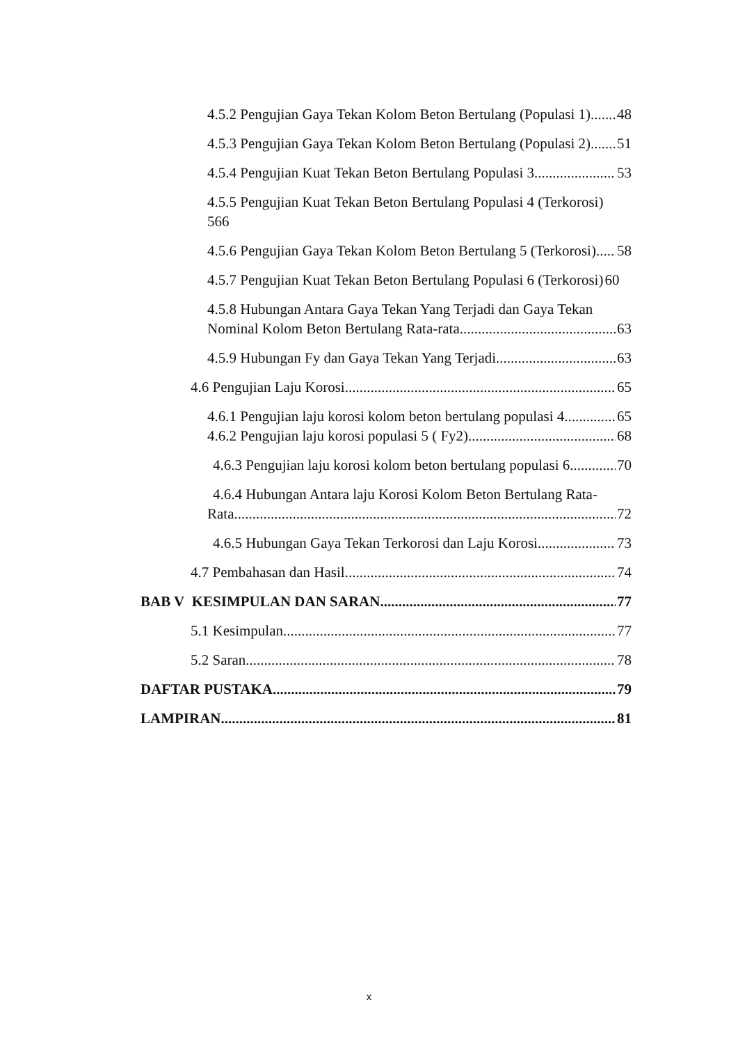4.5.2 Pengujian Gaya Tekan Kolom Beton Bertulang (Populasi 1) 48
4.5.3 Pengujian Gaya Tekan Kolom Beton Bertulang (Populasi 2) 51
4.5.4 Pengujian Kuat Tekan Beton Bertulang Populasi 3 53
4.5.5 Pengujian Kuat Tekan Beton Bertulang Populasi 4 (Terkorosi)
566
4.5.6 Pengujian Gaya Tekan Kolom Beton Bertulang 5 (Terkorosi) 58
4.5.7 Pengujian Kuat Tekan Beton Bertulang Populasi 6 (Terkorosi) 60
4.5.8 Hubungan Antara Gaya Tekan Yang Terjadi dan Gaya Tekan
Nominal Kolom Beton Bertulang Rata-rata 63
4.5.9 Hubungan Fy dan Gaya Tekan Yang Terjadi 63
4.6 Pengujian Laju Korosi 65
4.6.1 Pengujian laju korosi kolom beton bertulang populasi 4 65
4.6.2 Pengujian laju korosi populasi 5 ( Fy2) 68
4.6.3 Pengujian laju korosi kolom beton bertulang populasi 6 70
4.6.4 Hubungan Antara laju Korosi Kolom Beton Bertulang Rata-
Rata 72
4.6.5 Hubungan Gaya Tekan Terkorosi dan Laju Korosi 73
4.7 Pembahasan dan Hasil 74
BAB V KESIMPULAN DAN SARAN 77
5.1 Kesimpulan 77
5.2 Saran 78
DAFTAR PUSTAKA 79
LAMPIRAN 81
x